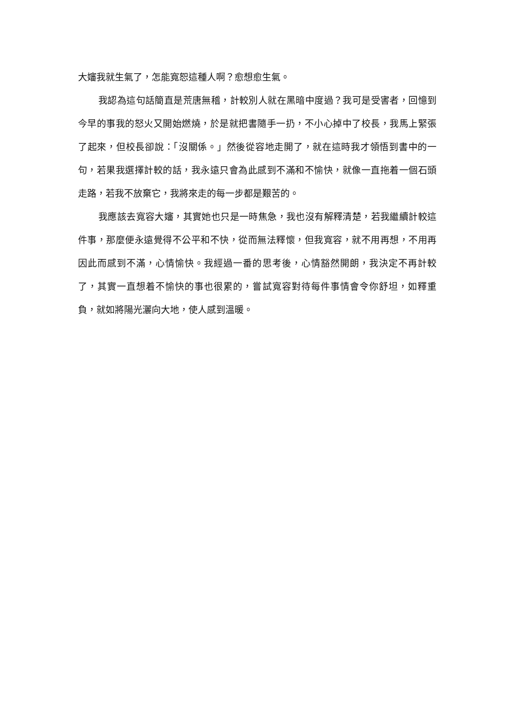大嬸我就生氣了，怎能寬恕這種人啊？愈想愈生氣。
我認為這句話簡直是荒唐無稽，計較別人就在黑暗中度過？我可是受害者，回憶到今早的事我的怒火又開始燃燒，於是就把書隨手一扔，不小心掉中了校長，我馬上緊張了起來，但校長卻說：「沒關係。」然後從容地走開了，就在這時我才領悟到書中的一句，若果我選擇計較的話，我永遠只會為此感到不滿和不愉快，就像一直拖着一個石頭走路，若我不放棄它，我將來走的每一步都是艱苦的。
我應該去寬容大嬸，其實她也只是一時焦急，我也沒有解釋清楚，若我繼續計較這件事，那麼便永遠覺得不公平和不快，從而無法釋懷，但我寬容，就不用再想，不用再因此而感到不滿，心情愉快。我經過一番的思考後，心情豁然開朗，我決定不再計較了，其實一直想着不愉快的事也很累的，嘗試寬容對待每件事情會令你舒坦，如釋重負，就如將陽光灑向大地，使人感到溫暖。